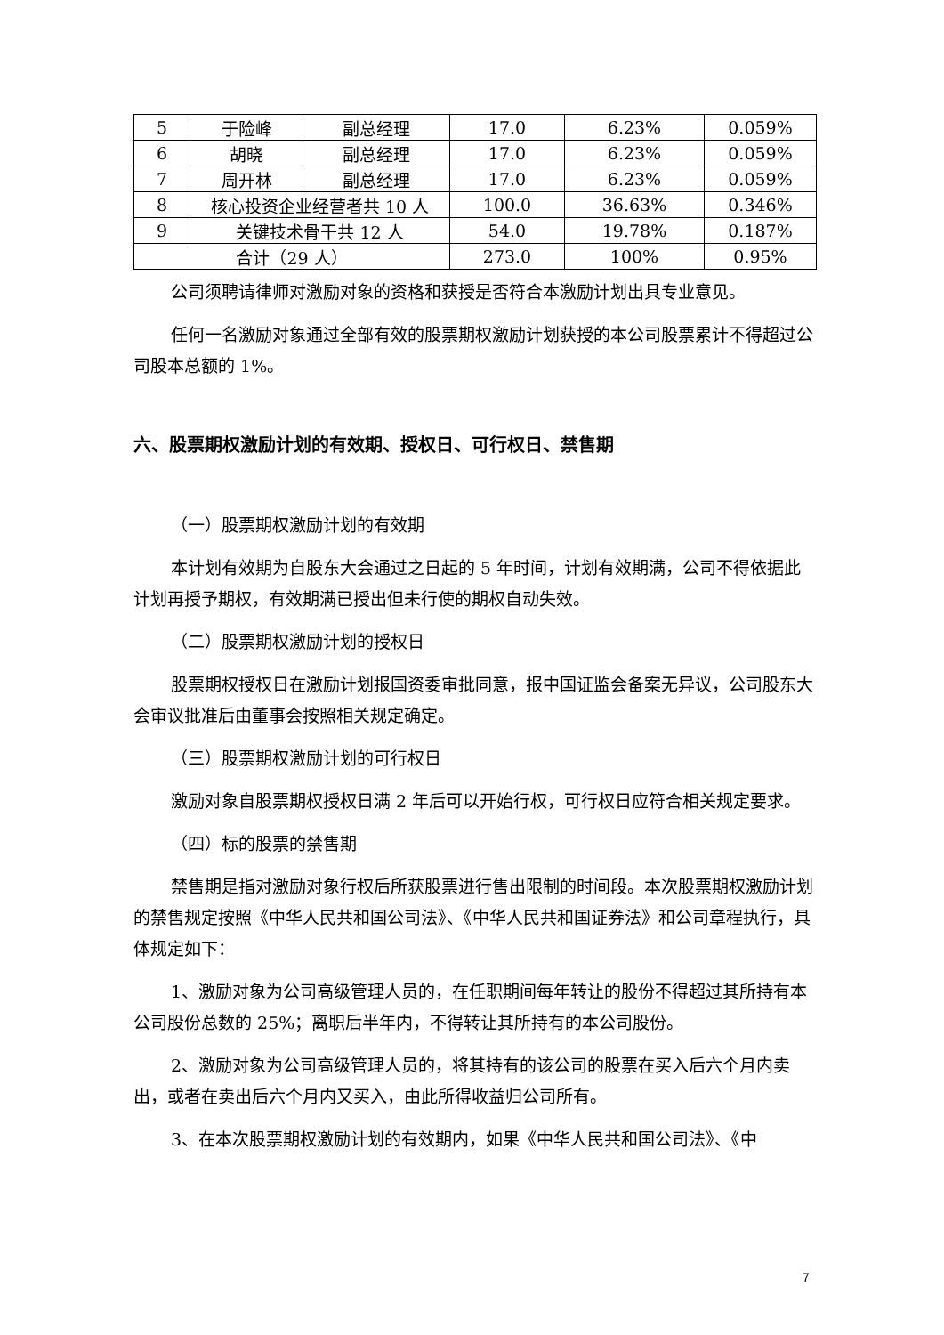| 5 | 于险峰 | 副总经理 | 17.0 | 6.23% | 0.059% |
| 6 | 胡晓 | 副总经理 | 17.0 | 6.23% | 0.059% |
| 7 | 周开林 | 副总经理 | 17.0 | 6.23% | 0.059% |
| 8 | 核心投资企业经营者共 10 人 | | 100.0 | 36.63% | 0.346% |
| 9 | 关键技术骨干共 12 人 | | 54.0 | 19.78% | 0.187% |
| 合计（29 人） | | | 273.0 | 100% | 0.95% |
公司须聘请律师对激励对象的资格和获授是否符合本激励计划出具专业意见。
任何一名激励对象通过全部有效的股票期权激励计划获授的本公司股票累计不得超过公司股本总额的 1%。
六、股票期权激励计划的有效期、授权日、可行权日、禁售期
（一）股票期权激励计划的有效期
本计划有效期为自股东大会通过之日起的 5 年时间，计划有效期满，公司不得依据此计划再授予期权，有效期满已授出但未行使的期权自动失效。
（二）股票期权激励计划的授权日
股票期权授权日在激励计划报国资委审批同意，报中国证监会备案无异议，公司股东大会审议批准后由董事会按照相关规定确定。
（三）股票期权激励计划的可行权日
激励对象自股票期权授权日满 2 年后可以开始行权，可行权日应符合相关规定要求。
（四）标的股票的禁售期
禁售期是指对激励对象行权后所获股票进行售出限制的时间段。本次股票期权激励计划的禁售规定按照《中华人民共和国公司法》、《中华人民共和国证券法》和公司章程执行，具体规定如下：
1、激励对象为公司高级管理人员的，在任职期间每年转让的股份不得超过其所持有本公司股份总数的 25%；离职后半年内，不得转让其所持有的本公司股份。
2、激励对象为公司高级管理人员的，将其持有的该公司的股票在买入后六个月内卖出，或者在卖出后六个月内又买入，由此所得收益归公司所有。
3、在本次股票期权激励计划的有效期内，如果《中华人民共和国公司法》、《中
7